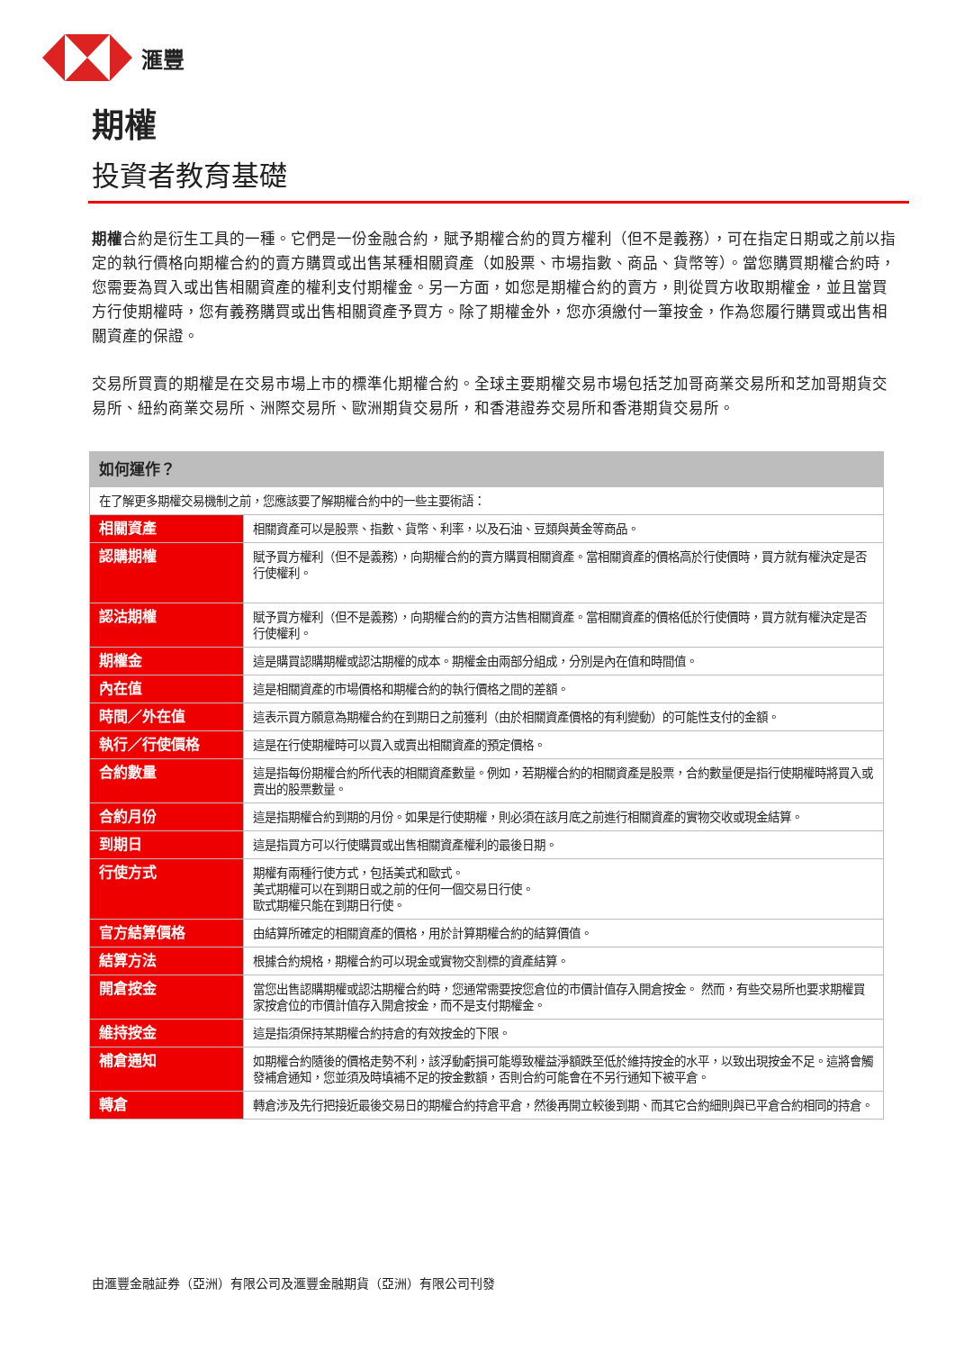滙豐
期權
投資者教育基礎
期權合約是衍生工具的一種。它們是一份金融合約，賦予期權合約的買方權利（但不是義務），可在指定日期或之前以指定的執行價格向期權合約的賣方購買或出售某種相關資產（如股票、市場指數、商品、貨幣等）。當您購買期權合約時，您需要為買入或出售相關資產的權利支付期權金。另一方面，如您是期權合約的賣方，則從買方收取期權金，並且當買方行使期權時，您有義務購買或出售相關資產予買方。除了期權金外，您亦須繳付一筆按金，作為您履行購買或出售相關資產的保證。
交易所買賣的期權是在交易市場上市的標準化期權合約。全球主要期權交易市場包括芝加哥商業交易所和芝加哥期貨交易所、紐約商業交易所、洲際交易所、歐洲期貨交易所，和香港證券交易所和香港期貨交易所。
| 如何運作？ | |
| --- | --- |
| 在了解更多期權交易機制之前，您應該要了解期權合約中的一些主要術語： | |
| 相關資產 | 相關資產可以是股票、指數、貨幣、利率，以及石油、豆類與黃金等商品。 |
| 認購期權 | 賦予買方權利（但不是義務），向期權合約的賣方購買相關資產。當相關資產的價格高於行使價時，買方就有權決定是否行使權利。 |
| 認沽期權 | 賦予買方權利（但不是義務），向期權合約的賣方沽售相關資產。當相關資產的價格低於行使價時，買方就有權決定是否行使權利。 |
| 期權金 | 這是購買認購期權或認沽期權的成本。期權金由兩部分組成，分別是內在值和時間值。 |
| 內在值 | 這是相關資產的市場價格和期權合約的執行價格之間的差額。 |
| 時間／外在值 | 這表示買方願意為期權合約在到期日之前獲利（由於相關資產價格的有利變動）的可能性支付的金額。 |
| 執行／行使價格 | 這是在行使期權時可以買入或賣出相關資產的預定價格。 |
| 合約數量 | 這是指每份期權合約所代表的相關資產數量。例如，若期權合約的相關資產是股票，合約數量便是指行使期權時將買入或賣出的股票數量。 |
| 合約月份 | 這是指期權合約到期的月份。如果是行使期權，則必須在該月底之前進行相關資產的實物交收或現金結算。 |
| 到期日 | 這是指買方可以行使購買或出售相關資產權利的最後日期。 |
| 行使方式 | 期權有兩種行使方式，包括美式和歐式。 美式期權可以在到期日或之前的任何一個交易日行使。 歐式期權只能在到期日行使。 |
| 官方結算價格 | 由結算所確定的相關資產的價格，用於計算期權合約的結算價值。 |
| 結算方法 | 根據合約規格，期權合約可以現金或實物交割標的資產結算。 |
| 開倉按金 | 當您出售認購期權或認沽期權合約時，您通常需要按您倉位的市價計值存入開倉按金。 然而，有些交易所也要求期權買家按倉位的市價計值存入開倉按金，而不是支付期權金。 |
| 維持按金 | 這是指須保持某期權合約持倉的有效按金的下限。 |
| 補倉通知 | 如期權合約隨後的價格走勢不利，該浮動虧損可能導致權益淨額跌至低於維持按金的水平，以致出現按金不足。這將會觸發補倉通知，您並須及時填補不足的按金數額，否則合約可能會在不另行通知下被平倉。 |
| 轉倉 | 轉倉涉及先行把接近最後交易日的期權合約持倉平倉，然後再開立較後到期、而其它合約細則與已平倉合約相同的持倉。 |
由滙豐金融証券（亞洲）有限公司及滙豐金融期貨（亞洲）有限公司刊發